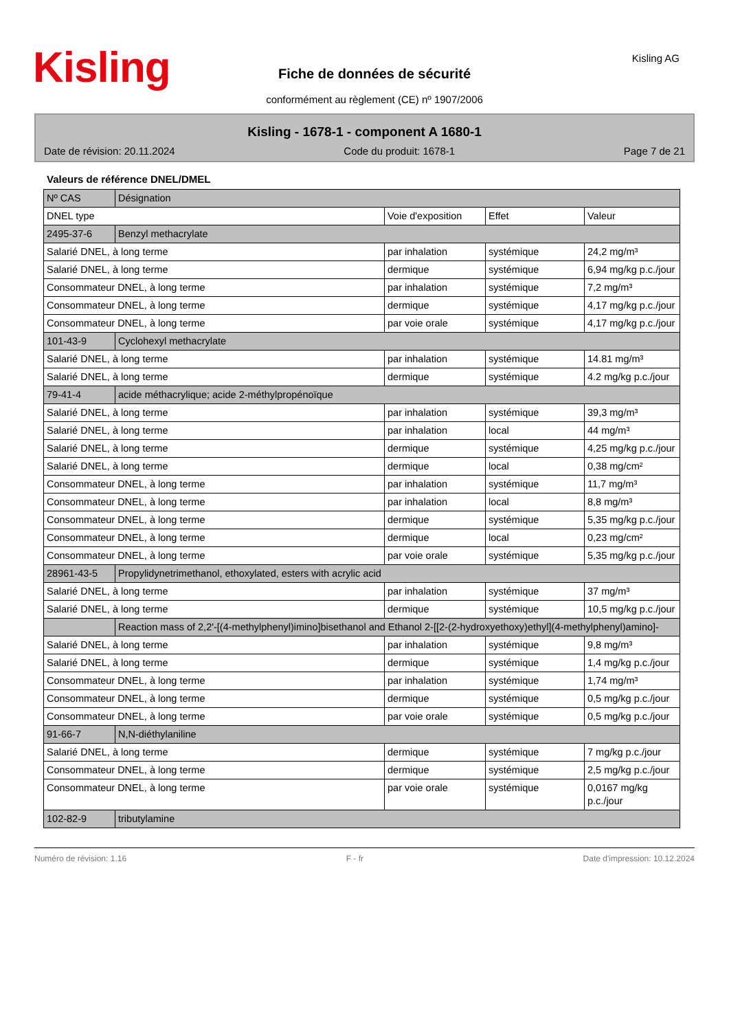Kisling Fiche de données de sécurité
conformément au règlement (CE) nº 1907/2006
Kisling AG
Kisling - 1678-1 - component A 1680-1
Date de révision: 20.11.2024 Code du produit: 1678-1 Page 7 de 21
Valeurs de référence DNEL/DMEL
| Nº CAS | Désignation | | | |
| --- | --- | --- | --- | --- |
| DNEL type | | Voie d'exposition | Effet | Valeur |
| 2495-37-6 | Benzyl methacrylate | | | |
| Salarié DNEL, à long terme | | par inhalation | systémique | 24,2 mg/m³ |
| Salarié DNEL, à long terme | | dermique | systémique | 6,94 mg/kg p.c./jour |
| Consommateur DNEL, à long terme | | par inhalation | systémique | 7,2 mg/m³ |
| Consommateur DNEL, à long terme | | dermique | systémique | 4,17 mg/kg p.c./jour |
| Consommateur DNEL, à long terme | | par voie orale | systémique | 4,17 mg/kg p.c./jour |
| 101-43-9 | Cyclohexyl methacrylate | | | |
| Salarié DNEL, à long terme | | par inhalation | systémique | 14.81 mg/m³ |
| Salarié DNEL, à long terme | | dermique | systémique | 4.2 mg/kg p.c./jour |
| 79-41-4 | acide méthacrylique; acide 2-méthylpropénoïque | | | |
| Salarié DNEL, à long terme | | par inhalation | systémique | 39,3 mg/m³ |
| Salarié DNEL, à long terme | | par inhalation | local | 44 mg/m³ |
| Salarié DNEL, à long terme | | dermique | systémique | 4,25 mg/kg p.c./jour |
| Salarié DNEL, à long terme | | dermique | local | 0,38 mg/cm² |
| Consommateur DNEL, à long terme | | par inhalation | systémique | 11,7 mg/m³ |
| Consommateur DNEL, à long terme | | par inhalation | local | 8,8 mg/m³ |
| Consommateur DNEL, à long terme | | dermique | systémique | 5,35 mg/kg p.c./jour |
| Consommateur DNEL, à long terme | | dermique | local | 0,23 mg/cm² |
| Consommateur DNEL, à long terme | | par voie orale | systémique | 5,35 mg/kg p.c./jour |
| 28961-43-5 | Propylidynetrimethanol, ethoxylated, esters with acrylic acid | | | |
| Salarié DNEL, à long terme | | par inhalation | systémique | 37 mg/m³ |
| Salarié DNEL, à long terme | | dermique | systémique | 10,5 mg/kg p.c./jour |
| | Reaction mass of 2,2'-[(4-methylphenyl)imino]bisethanol and Ethanol 2-[[2-(2-hydroxyethoxy)ethyl](4-methylphenyl)amino]- | | | |
| Salarié DNEL, à long terme | | par inhalation | systémique | 9,8 mg/m³ |
| Salarié DNEL, à long terme | | dermique | systémique | 1,4 mg/kg p.c./jour |
| Consommateur DNEL, à long terme | | par inhalation | systémique | 1,74 mg/m³ |
| Consommateur DNEL, à long terme | | dermique | systémique | 0,5 mg/kg p.c./jour |
| Consommateur DNEL, à long terme | | par voie orale | systémique | 0,5 mg/kg p.c./jour |
| 91-66-7 | N,N-diéthylaniline | | | |
| Salarié DNEL, à long terme | | dermique | systémique | 7 mg/kg p.c./jour |
| Consommateur DNEL, à long terme | | dermique | systémique | 2,5 mg/kg p.c./jour |
| Consommateur DNEL, à long terme | | par voie orale | systémique | 0,0167 mg/kg p.c./jour |
| 102-82-9 | tributylamine | | | |
Numéro de révision: 1.16 F - fr Date d'impression: 10.12.2024